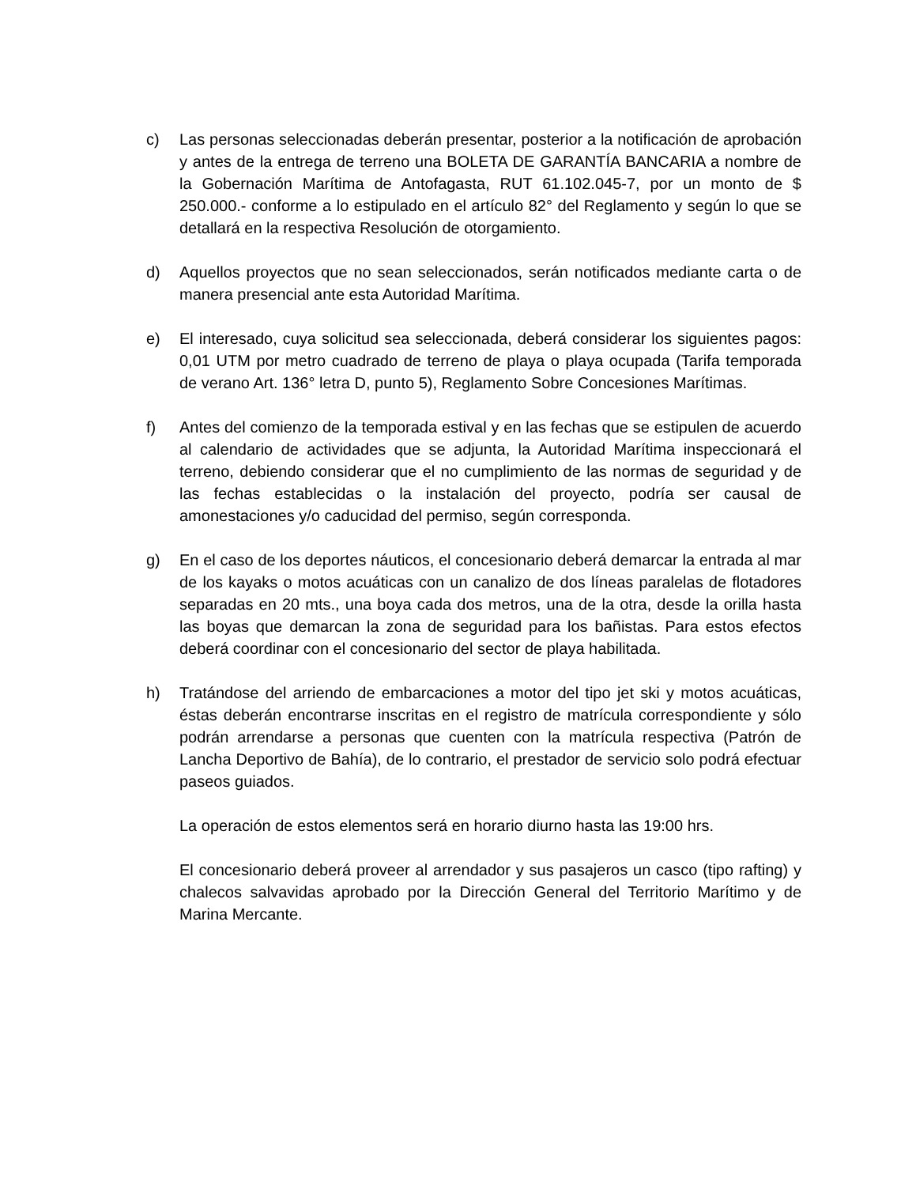c) Las personas seleccionadas deberán presentar, posterior a la notificación de aprobación y antes de la entrega de terreno una BOLETA DE GARANTÍA BANCARIA a nombre de la Gobernación Marítima de Antofagasta, RUT 61.102.045-7, por un monto de $ 250.000.- conforme a lo estipulado en el artículo 82° del Reglamento y según lo que se detallará en la respectiva Resolución de otorgamiento.
d) Aquellos proyectos que no sean seleccionados, serán notificados mediante carta o de manera presencial ante esta Autoridad Marítima.
e) El interesado, cuya solicitud sea seleccionada, deberá considerar los siguientes pagos: 0,01 UTM por metro cuadrado de terreno de playa o playa ocupada (Tarifa temporada de verano Art. 136° letra D, punto 5), Reglamento Sobre Concesiones Marítimas.
f) Antes del comienzo de la temporada estival y en las fechas que se estipulen de acuerdo al calendario de actividades que se adjunta, la Autoridad Marítima inspeccionará el terreno, debiendo considerar que el no cumplimiento de las normas de seguridad y de las fechas establecidas o la instalación del proyecto, podría ser causal de amonestaciones y/o caducidad del permiso, según corresponda.
g) En el caso de los deportes náuticos, el concesionario deberá demarcar la entrada al mar de los kayaks o motos acuáticas con un canalizo de dos líneas paralelas de flotadores separadas en 20 mts., una boya cada dos metros, una de la otra, desde la orilla hasta las boyas que demarcan la zona de seguridad para los bañistas. Para estos efectos deberá coordinar con el concesionario del sector de playa habilitada.
h) Tratándose del arriendo de embarcaciones a motor del tipo jet ski y motos acuáticas, éstas deberán encontrarse inscritas en el registro de matrícula correspondiente y sólo podrán arrendarse a personas que cuenten con la matrícula respectiva (Patrón de Lancha Deportivo de Bahía), de lo contrario, el prestador de servicio solo podrá efectuar paseos guiados.
La operación de estos elementos será en horario diurno hasta las 19:00 hrs.
El concesionario deberá proveer al arrendador y sus pasajeros un casco (tipo rafting) y chalecos salvavidas aprobado por la Dirección General del Territorio Marítimo y de Marina Mercante.